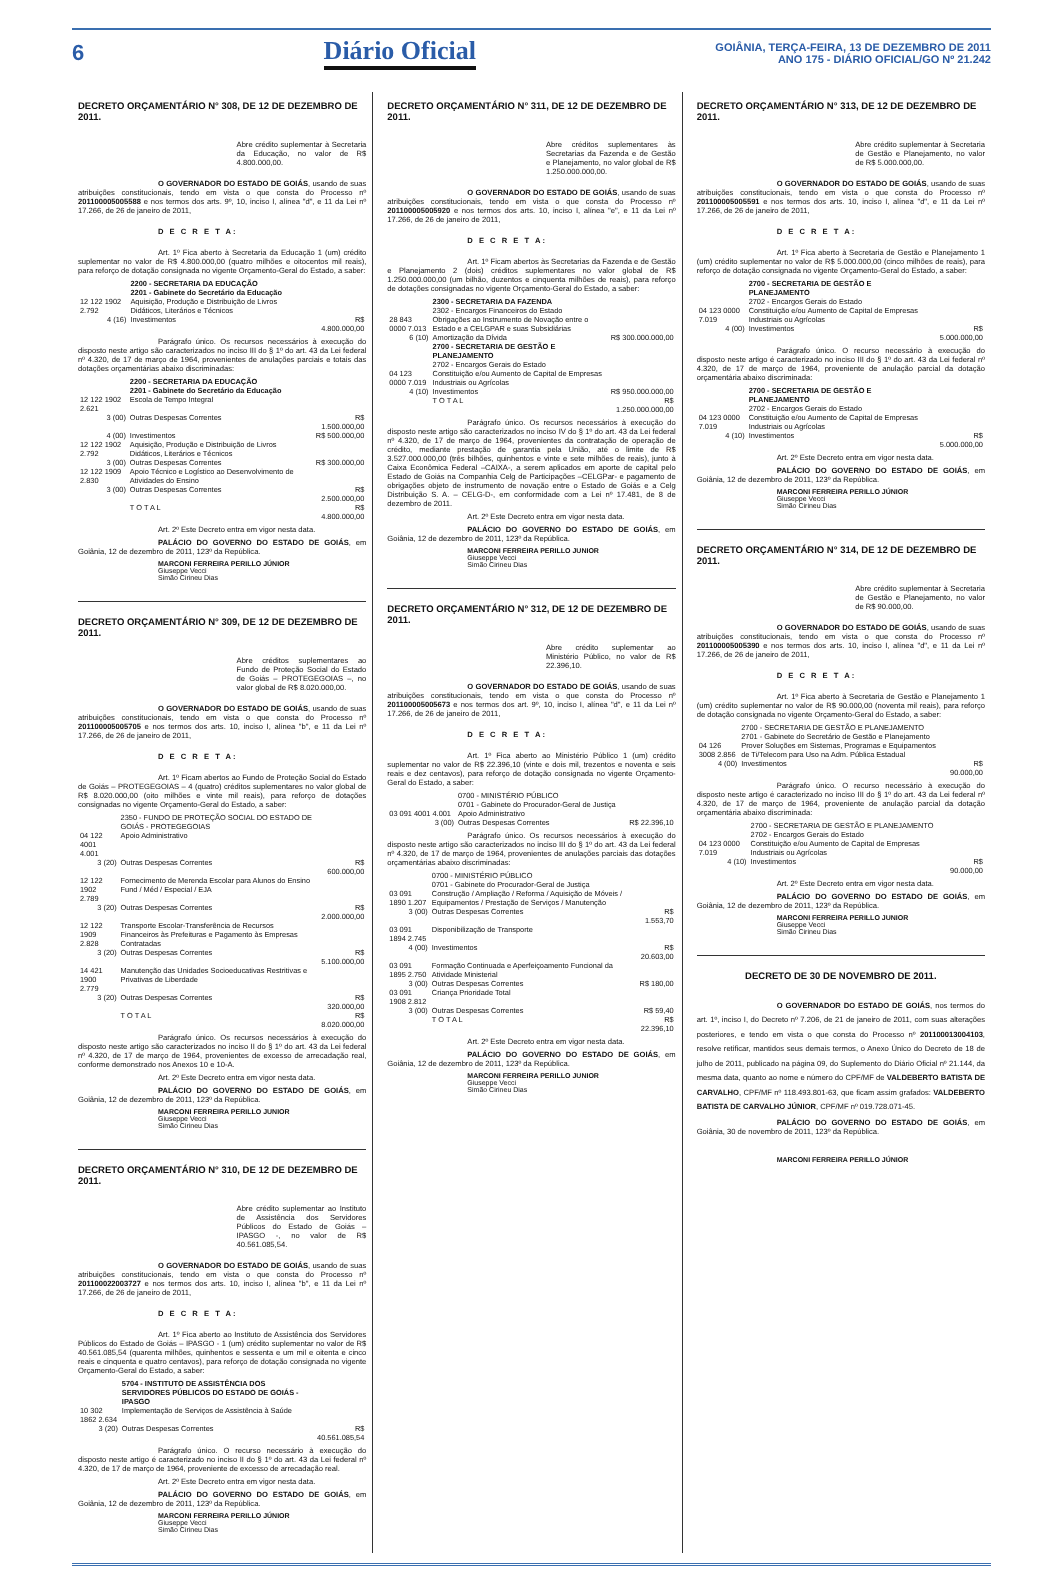6
Diário Oficial
GOIÂNIA, TERÇA-FEIRA, 13 DE DEZEMBRO DE 2011
ANO 175 - DIÁRIO OFICIAL/GO Nº 21.242
DECRETO ORÇAMENTÁRIO N° 308, DE 12 DE DEZEMBRO DE 2011.
Abre crédito suplementar à Secretaria da Educação, no valor de R$ 4.800.000,00.
O GOVERNADOR DO ESTADO DE GOIÁS, usando de suas atribuições constitucionais, tendo em vista o que consta do Processo nº 201100005005588 e nos termos dos arts. 9º, 10, inciso I, alínea "d", e 11 da Lei nº 17.266, de 26 de janeiro de 2011,
D E C R E T A:
Art. 1º Fica aberto à Secretaria da Educação 1 (um) crédito suplementar no valor de R$ 4.800.000,00 (quatro milhões e oitocentos mil reais), para reforço de dotação consignada no vigente Orçamento-Geral do Estado, a saber:
| | 2200 - SECRETARIA DA EDUCAÇÃO | |
| | 2201 - Gabinete do Secretário da Educação | |
| 12 122 1902 2.792 | Aquisição, Produção e Distribuição de Livros Didáticos, Literários e Técnicos | |
| 4 (16) | Investimentos | R$ 4.800.000,00 |
Parágrafo único. Os recursos necessários à execução do disposto neste artigo são caracterizados no inciso III do § 1º do art. 43 da Lei federal nº 4.320, de 17 de março de 1964, provenientes de anulações parciais e totais das dotações orçamentárias abaixo discriminadas:
| | 2200 - SECRETARIA DA EDUCAÇÃO | |
| | 2201 - Gabinete do Secretário da Educação | |
| 12 122 1902 2.621 | Escola de Tempo Integral | |
| 3 (00) | Outras Despesas Correntes | R$ 1.500.000,00 |
| 4 (00) | Investimentos | R$ 500.000,00 |
| 12 122 1902 2.792 | Aquisição, Produção e Distribuição de Livros Didáticos, Literários e Técnicos | |
| 3 (00) | Outras Despesas Correntes | R$ 300.000,00 |
| 12 122 1909 2.830 | Apoio Técnico e Logístico ao Desenvolvimento de Atividades do Ensino | |
| 3 (00) | Outras Despesas Correntes | R$ 2.500.000,00 |
| | T O T A L | R$ 4.800.000,00 |
Art. 2º Este Decreto entra em vigor nesta data.
PALÁCIO DO GOVERNO DO ESTADO DE GOIÁS, em Goiânia, 12 de dezembro de 2011, 123º da República.
MARCONI FERREIRA PERILLO JÚNIOR
Giuseppe Vecci
Simão Cirineu Dias
DECRETO ORÇAMENTÁRIO N° 309, DE 12 DE DEZEMBRO DE 2011.
Abre créditos suplementares ao Fundo de Proteção Social do Estado de Goiás – PROTEGEGOIAS –, no valor global de R$ 8.020.000,00.
O GOVERNADOR DO ESTADO DE GOIÁS, usando de suas atribuições constitucionais, tendo em vista o que consta do Processo nº 201100005005705 e nos termos dos arts. 10, inciso I, alínea "b", e 11 da Lei nº 17.266, de 26 de janeiro de 2011,
D E C R E T A:
Art. 1º Ficam abertos ao Fundo de Proteção Social do Estado de Goiás – PROTEGEGOIAS – 4 (quatro) créditos suplementares no valor global de R$ 8.020.000,00 (oito milhões e vinte mil reais), para reforço de dotações consignadas no vigente Orçamento-Geral do Estado, a saber:
| | 2350 - FUNDO DE PROTEÇÃO SOCIAL DO ESTADO DE GOIÁS - PROTEGEGOIAS | |
| 04 122 4001 4.001 | Apoio Administrativo | |
| 3 (20) | Outras Despesas Correntes | R$ 600.000,00 |
| 12 122 1902 2.789 | Fornecimento de Merenda Escolar para Alunos do Ensino Fund / Méd / Especial / EJA | |
| 3 (20) | Outras Despesas Correntes | R$ 2.000.000,00 |
| 12 122 1909 2.828 | Transporte Escolar-Transferência de Recursos Financeiros às Prefeituras e Pagamento às Empresas Contratadas | |
| 3 (20) | Outras Despesas Correntes | R$ 5.100.000,00 |
| 14 421 1900 2.779 | Manutenção das Unidades Socioeducativas Restritivas e Privativas de Liberdade | |
| 3 (20) | Outras Despesas Correntes | R$ 320.000,00 |
| | T O T A L | R$ 8.020.000,00 |
Parágrafo único. Os recursos necessários à execução do disposto neste artigo são caracterizados no inciso II do § 1º do art. 43 da Lei federal nº 4.320, de 17 de março de 1964, provenientes de excesso de arrecadação real, conforme demonstrado nos Anexos 10 e 10-A.
Art. 2º Este Decreto entra em vigor nesta data.
PALÁCIO DO GOVERNO DO ESTADO DE GOIÁS, em Goiânia, 12 de dezembro de 2011, 123º da República.
MARCONI FERREIRA PERILLO JUNIOR
Giuseppe Vecci
Simão Cirineu Dias
DECRETO ORÇAMENTÁRIO N° 310, DE 12 DE DEZEMBRO DE 2011.
Abre crédito suplementar ao Instituto de Assistência dos Servidores Públicos do Estado de Goiás – IPASGO -, no valor de R$ 40.561.085,54.
O GOVERNADOR DO ESTADO DE GOIÁS, usando de suas atribuições constitucionais, tendo em vista o que consta do Processo nº 201100022003727 e nos termos dos arts. 10, inciso I, alínea "b", e 11 da Lei nº 17.266, de 26 de janeiro de 2011,
D E C R E T A:
Art. 1º Fica aberto ao Instituto de Assistência dos Servidores Públicos do Estado de Goiás – IPASGO - 1 (um) crédito suplementar no valor de R$ 40.561.085,54 (quarenta milhões, quinhentos e sessenta e um mil e oitenta e cinco reais e cinquenta e quatro centavos), para reforço de dotação consignada no vigente Orçamento-Geral do Estado, a saber:
| | 5704 - INSTITUTO DE ASSISTÊNCIA DOS SERVIDORES PÚBLICOS DO ESTADO DE GOIÁS - IPASGO | |
| 10 302 1862 2.634 | Implementação de Serviços de Assistência à Saúde | |
| 3 (20) | Outras Despesas Correntes | R$ 40.561.085,54 |
Parágrafo único. O recurso necessário à execução do disposto neste artigo é caracterizado no inciso II do § 1º do art. 43 da Lei federal nº 4.320, de 17 de março de 1964, proveniente de excesso de arrecadação real.
Art. 2º Este Decreto entra em vigor nesta data.
PALÁCIO DO GOVERNO DO ESTADO DE GOIÁS, em Goiânia, 12 de dezembro de 2011, 123º da República.
MARCONI FERREIRA PERILLO JÚNIOR
Giuseppe Vecci
Simão Cirineu Dias
DECRETO ORÇAMENTÁRIO N° 311, DE 12 DE DEZEMBRO DE 2011.
Abre créditos suplementares às Secretarias da Fazenda e de Gestão e Planejamento, no valor global de R$ 1.250.000.000,00.
O GOVERNADOR DO ESTADO DE GOIÁS, usando de suas atribuições constitucionais, tendo em vista o que consta do Processo nº 201100005005920 e nos termos dos arts. 10, inciso I, alínea "e", e 11 da Lei nº 17.266, de 26 de janeiro de 2011,
D E C R E T A:
Art. 1º Ficam abertos às Secretarias da Fazenda e de Gestão e Planejamento 2 (dois) créditos suplementares no valor global de R$ 1.250.000.000,00 (um bilhão, duzentos e cinquenta milhões de reais), para reforço de dotações consignadas no vigente Orçamento-Geral do Estado, a saber:
| | 2300 - SECRETARIA DA FAZENDA | |
| | 2302 - Encargos Financeiros do Estado | |
| 28 843 0000 7.013 | Obrigações ao Instrumento de Novação entre o Estado e a CELGPAR e suas Subsidiárias | |
| 6 (10) | Amortização da Dívida | R$ 300.000.000,00 |
| | 2700 - SECRETARIA DE GESTÃO E PLANEJAMENTO | |
| | 2702 - Encargos Gerais do Estado | |
| 04 123 0000 7.019 | Constituição e/ou Aumento de Capital de Empresas Industriais ou Agrícolas | |
| 4 (10) | Investimentos | R$ 950.000.000,00 |
| | T O T A L | R$ 1.250.000.000,00 |
Parágrafo único. Os recursos necessários à execução do disposto neste artigo são caracterizados no inciso IV do § 1º do art. 43 da Lei federal nº 4.320, de 17 de março de 1964, provenientes da contratação de operação de crédito, mediante prestação de garantia pela União, até o limite de R$ 3.527.000.000,00 (três bilhões, quinhentos e vinte e sete milhões de reais), junto à Caixa Econômica Federal –CAIXA-, a serem aplicados em aporte de capital pelo Estado de Goiás na Companhia Celg de Participações –CELGPar- e pagamento de obrigações objeto de instrumento de novação entre o Estado de Goiás e a Celg Distribuição S. A. – CELG-D-, em conformidade com a Lei nº 17.481, de 8 de dezembro de 2011.
Art. 2º Este Decreto entra em vigor nesta data.
PALÁCIO DO GOVERNO DO ESTADO DE GOIÁS, em Goiânia, 12 de dezembro de 2011, 123º da República.
MARCONI FERREIRA PERILLO JUNIOR
Giuseppe Vecci
Simão Cirineu Dias
DECRETO ORÇAMENTÁRIO N° 312, DE 12 DE DEZEMBRO DE 2011.
Abre crédito suplementar ao Ministério Público, no valor de R$ 22.396,10.
O GOVERNADOR DO ESTADO DE GOIÁS, usando de suas atribuições constitucionais, tendo em vista o que consta do Processo nº 201100005005673 e nos termos dos art. 9º, 10, inciso I, alínea "d", e 11 da Lei nº 17.266, de 26 de janeiro de 2011,
D E C R E T A:
Art. 1º Fica aberto ao Ministério Público 1 (um) crédito suplementar no valor de R$ 22.396,10 (vinte e dois mil, trezentos e noventa e seis reais e dez centavos), para reforço de dotação consignada no vigente Orçamento-Geral do Estado, a saber:
| | 0700 - MINISTÉRIO PÚBLICO | |
| | 0701 - Gabinete do Procurador-Geral de Justiça | |
| 03 091 4001 4.001 | Apoio Administrativo | |
| 3 (00) | Outras Despesas Correntes | R$ 22.396,10 |
Parágrafo único. Os recursos necessários à execução do disposto neste artigo são caracterizados no inciso III do § 1º do art. 43 da Lei federal nº 4.320, de 17 de março de 1964, provenientes de anulações parciais das dotações orçamentárias abaixo discriminadas:
| | 0700 - MINISTÉRIO PÚBLICO | |
| | 0701 - Gabinete do Procurador-Geral de Justiça | |
| 03 091 1890 1.207 | Construção / Ampliação / Reforma / Aquisição de Móveis / Equipamentos / Prestação de Serviços / Manutenção | |
| 3 (00) | Outras Despesas Correntes | R$ 1.553,70 |
| 03 091 1894 2.745 | Disponibilização de Transporte | |
| 4 (00) | Investimentos | R$ 20.603,00 |
| 03 091 1895 2.750 | Formação Continuada e Aperfeiçoamento Funcional da Atividade Ministerial | |
| 3 (00) | Outras Despesas Correntes | R$ 180,00 |
| 03 091 1908 2.812 | Criança Prioridade Total | |
| 3 (00) | Outras Despesas Correntes | R$ 59,40 |
| | T O T A L | R$ 22.396,10 |
Art. 2º Este Decreto entra em vigor nesta data.
PALÁCIO DO GOVERNO DO ESTADO DE GOIÁS, em Goiânia, 12 de dezembro de 2011, 123º da República.
MARCONI FERREIRA PERILLO JUNIOR
Giuseppe Vecci
Simão Cirineu Dias
DECRETO ORÇAMENTÁRIO N° 313, DE 12 DE DEZEMBRO DE 2011.
Abre crédito suplementar à Secretaria de Gestão e Planejamento, no valor de R$ 5.000.000,00.
O GOVERNADOR DO ESTADO DE GOIÁS, usando de suas atribuições constitucionais, tendo em vista o que consta do Processo nº 201100005005591 e nos termos dos arts. 10, inciso I, alínea "d", e 11 da Lei nº 17.266, de 26 de janeiro de 2011,
D E C R E T A:
Art. 1º Fica aberto à Secretaria de Gestão e Planejamento 1 (um) crédito suplementar no valor de R$ 5.000.000,00 (cinco milhões de reais), para reforço de dotação consignada no vigente Orçamento-Geral do Estado, a saber:
| | 2700 - SECRETARIA DE GESTÃO E PLANEJAMENTO | |
| | 2702 - Encargos Gerais do Estado | |
| 04 123 0000 7.019 | Constituição e/ou Aumento de Capital de Empresas Industriais ou Agrícolas | |
| 4 (00) | Investimentos | R$ 5.000.000,00 |
Parágrafo único. O recurso necessário à execução do disposto neste artigo é caracterizado no inciso III do § 1º do art. 43 da Lei federal nº 4.320, de 17 de março de 1964, proveniente de anulação parcial da dotação orçamentária abaixo discriminada:
| | 2700 - SECRETARIA DE GESTÃO E PLANEJAMENTO | |
| | 2702 - Encargos Gerais do Estado | |
| 04 123 0000 7.019 | Constituição e/ou Aumento de Capital de Empresas Industriais ou Agrícolas | |
| 4 (10) | Investimentos | R$ 5.000.000,00 |
Art. 2º Este Decreto entra em vigor nesta data.
PALÁCIO DO GOVERNO DO ESTADO DE GOIÁS, em Goiânia, 12 de dezembro de 2011, 123º da República.
MARCONI FERREIRA PERILLO JÚNIOR
Giuseppe Vecci
Simão Cirineu Dias
DECRETO ORÇAMENTÁRIO N° 314, DE 12 DE DEZEMBRO DE 2011.
Abre crédito suplementar à Secretaria de Gestão e Planejamento, no valor de R$ 90.000,00.
O GOVERNADOR DO ESTADO DE GOIÁS, usando de suas atribuições constitucionais, tendo em vista o que consta do Processo nº 201100005005390 e nos termos dos arts. 10, inciso I, alínea "d", e 11 da Lei nº 17.266, de 26 de janeiro de 2011,
D E C R E T A:
Art. 1º Fica aberto à Secretaria de Gestão e Planejamento 1 (um) crédito suplementar no valor de R$ 90.000,00 (noventa mil reais), para reforço de dotação consignada no vigente Orçamento-Geral do Estado, a saber:
| | 2700 - SECRETARIA DE GESTÃO E PLANEJAMENTO | |
| | 2701 - Gabinete do Secretário de Gestão e Planejamento | |
| 04 126 3008 2.856 | Prover Soluções em Sistemas, Programas e Equipamentos de Ti/Telecom para Uso na Adm. Pública Estadual | |
| 4 (00) | Investimentos | R$ 90.000,00 |
Parágrafo único. O recurso necessário à execução do disposto neste artigo é caracterizado no inciso III do § 1º do art. 43 da Lei federal nº 4.320, de 17 de março de 1964, proveniente de anulação parcial da dotação orçamentária abaixo discriminada:
| | 2700 - SECRETARIA DE GESTÃO E PLANEJAMENTO | |
| | 2702 - Encargos Gerais do Estado | |
| 04 123 0000 7.019 | Constituição e/ou Aumento de Capital de Empresas Industriais ou Agrícolas | |
| 4 (10) | Investimentos | R$ 90.000,00 |
Art. 2º Este Decreto entra em vigor nesta data.
PALÁCIO DO GOVERNO DO ESTADO DE GOIÁS, em Goiânia, 12 de dezembro de 2011, 123º da República.
MARCONI FERREIRA PERILLO JUNIOR
Giuseppe Vecci
Simão Cirineu Dias
DECRETO DE 30 DE NOVEMBRO DE 2011.
O GOVERNADOR DO ESTADO DE GOIÁS, nos termos do art. 1º, inciso I, do Decreto nº 7.206, de 21 de janeiro de 2011, com suas alterações posteriores, e tendo em vista o que consta do Processo nº 201100013004103, resolve retificar, mantidos seus demais termos, o Anexo Único do Decreto de 18 de julho de 2011, publicado na página 09, do Suplemento do Diário Oficial nº 21.144, da mesma data, quanto ao nome e número do CPF/MF de VALDEBERTO BATISTA DE CARVALHO, CPF/MF nº 118.493.801-63, que ficam assim grafados: VALDEBERTO BATISTA DE CARVALHO JÚNIOR, CPF/MF nº 019.728.071-45.
PALÁCIO DO GOVERNO DO ESTADO DE GOIÁS, em Goiânia, 30 de novembro de 2011, 123º da República.
MARCONI FERREIRA PERILLO JÚNIOR